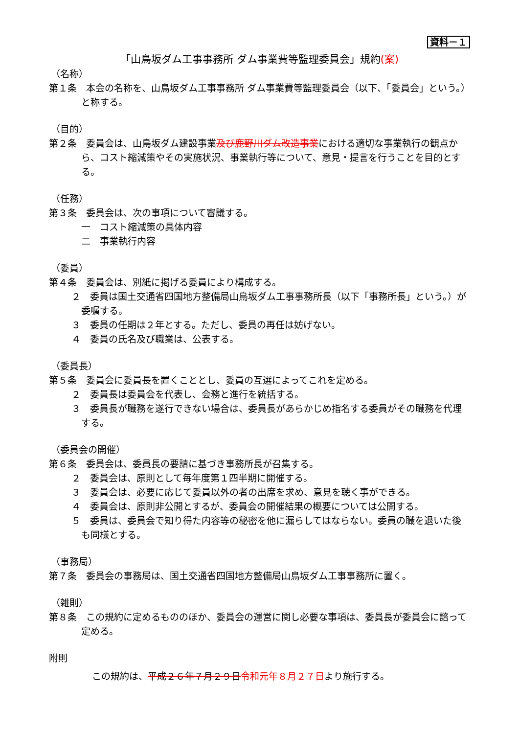資料－１
「山鳥坂ダム工事事務所 ダム事業費等監理委員会」規約(案)
（名称）
第１条　本会の名称を、山鳥坂ダム工事事務所 ダム事業費等監理委員会（以下、「委員会」という。）と称する。
（目的）
第２条　委員会は、山鳥坂ダム建設事業及び鹿野川ダム改造事業における適切な事業執行の観点から、コスト縮減策やその実施状況、事業執行等について、意見・提言を行うことを目的とする。
（任務）
第３条　委員会は、次の事項について審議する。
一　コスト縮減策の具体内容
二　事業執行内容
（委員）
第４条　委員会は、別紙に掲げる委員により構成する。
２　委員は国土交通省四国地方整備局山鳥坂ダム工事事務所長（以下「事務所長」という。）が委嘱する。
３　委員の任期は２年とする。ただし、委員の再任は妨げない。
４　委員の氏名及び職業は、公表する。
（委員長）
第５条　委員会に委員長を置くこととし、委員の互選によってこれを定める。
２　委員長は委員会を代表し、会務と進行を統括する。
３　委員長が職務を遂行できない場合は、委員長があらかじめ指名する委員がその職務を代理する。
（委員会の開催）
第６条　委員会は、委員長の要請に基づき事務所長が召集する。
２　委員会は、原則として毎年度第１四半期に開催する。
３　委員会は、必要に応じて委員以外の者の出席を求め、意見を聴く事ができる。
４　委員会は、原則非公開とするが、委員会の開催結果の概要については公開する。
５　委員は、委員会で知り得た内容等の秘密を他に漏らしてはならない。委員の職を退いた後も同様とする。
（事務局）
第７条　委員会の事務局は、国土交通省四国地方整備局山鳥坂ダム工事事務所に置く。
（雑則）
第８条　この規約に定めるもののほか、委員会の運営に関し必要な事項は、委員長が委員会に諮って定める。
附則
この規約は、平成２６年７月２９日令和元年８月２７日より施行する。